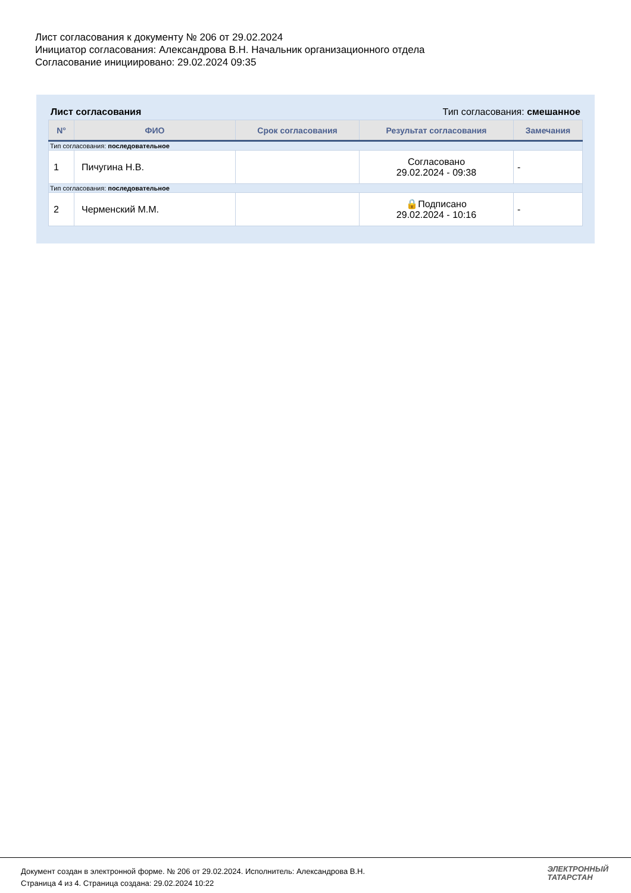Лист согласования к документу № 206 от 29.02.2024
Инициатор согласования: Александрова В.Н. Начальник организационного отдела
Согласование инициировано: 29.02.2024 09:35
Лист согласования Тип согласования: смешанное
| N° | ФИО | Срок согласования | Результат согласования | Замечания |
| --- | --- | --- | --- | --- |
| Тип согласования: последовательное | | | | |
| 1 | Пичугина Н.В. | | Согласовано 29.02.2024 - 09:38 | - |
| Тип согласования: последовательное | | | | |
| 2 | Черменский М.М. | | 🔒Подписано 29.02.2024 - 10:16 | - |
Документ создан в электронной форме. № 206 от 29.02.2024. Исполнитель: Александрова В.Н.
Страница 4 из 4. Страница создана: 29.02.2024 10:22
ЭЛЕКТРОННЫЙ
ТАТАРСТАН